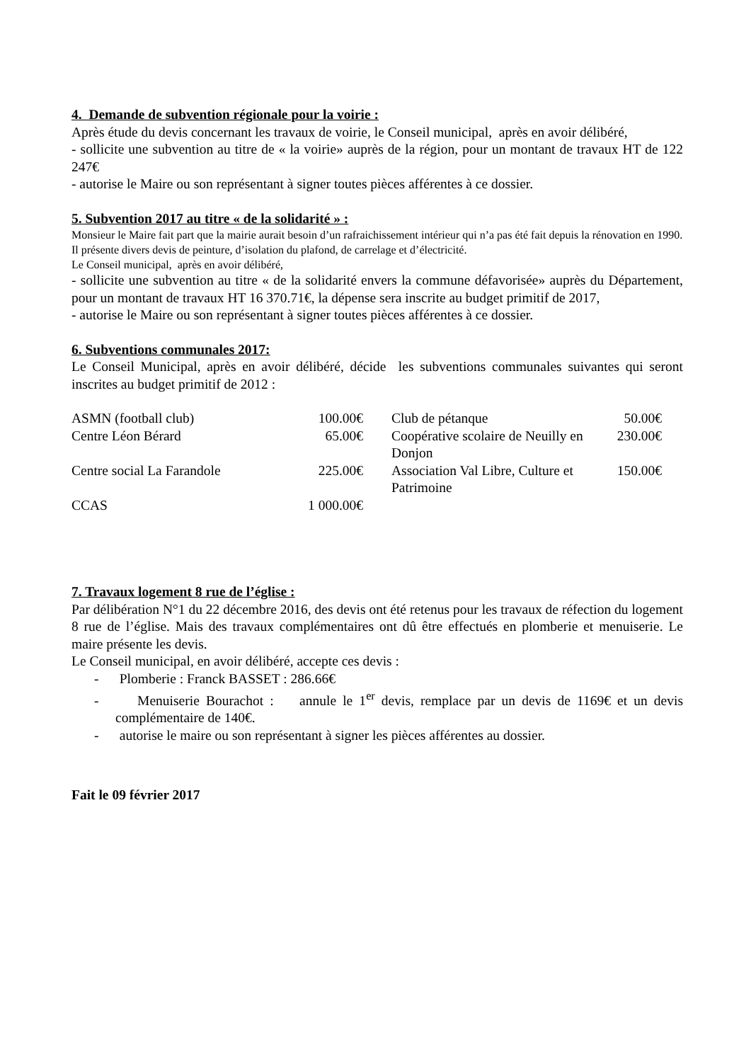4. Demande de subvention régionale pour la voirie :
Après étude du devis concernant les travaux de voirie, le Conseil municipal, après en avoir délibéré,
- sollicite une subvention au titre de « la voirie» auprès de la région, pour un montant de travaux HT de 122 247€
- autorise le Maire ou son représentant à signer toutes pièces afférentes à ce dossier.
5. Subvention 2017 au titre « de la solidarité » :
Monsieur le Maire fait part que la mairie aurait besoin d’un rafraichissement intérieur qui n’a pas été fait depuis la rénovation en 1990.
Il présente divers devis de peinture, d’isolation du plafond, de carrelage et d’électricité.
Le Conseil municipal, après en avoir délibéré,
- sollicite une subvention au titre « de la solidarité envers la commune défavorisée» auprès du Département, pour un montant de travaux HT 16 370.71€, la dépense sera inscrite au budget primitif de 2017,
- autorise le Maire ou son représentant à signer toutes pièces afférentes à ce dossier.
6. Subventions communales 2017:
Le Conseil Municipal, après en avoir délibéré, décide les subventions communales suivantes qui seront inscrites au budget primitif de 2012 :
| ASMN (football club) | 100.00€ | | Club de pétanque | 50.00€ |
| Centre Léon Bérard | 65.00€ | | Coopérative scolaire de Neuilly en Donjon | 230.00€ |
| Centre social La Farandole | 225.00€ | | Association Val Libre, Culture et Patrimoine | 150.00€ |
| CCAS | 1 000.00€ | | | |
7. Travaux logement 8 rue de l’église :
Par délibération N°1 du 22 décembre 2016, des devis ont été retenus pour les travaux de réfection du logement 8 rue de l’église. Mais des travaux complémentaires ont dû être effectués en plomberie et menuiserie. Le maire présente les devis.
Le Conseil municipal, en avoir délibéré, accepte ces devis :
- Plomberie : Franck BASSET : 286.66€
- Menuiserie Bourachot : annule le 1<sup>er</sup> devis, remplace par un devis de 1169€ et un devis complémentaire de 140€.
- autorise le maire ou son représentant à signer les pièces afférentes au dossier.
Fait le 09 février 2017